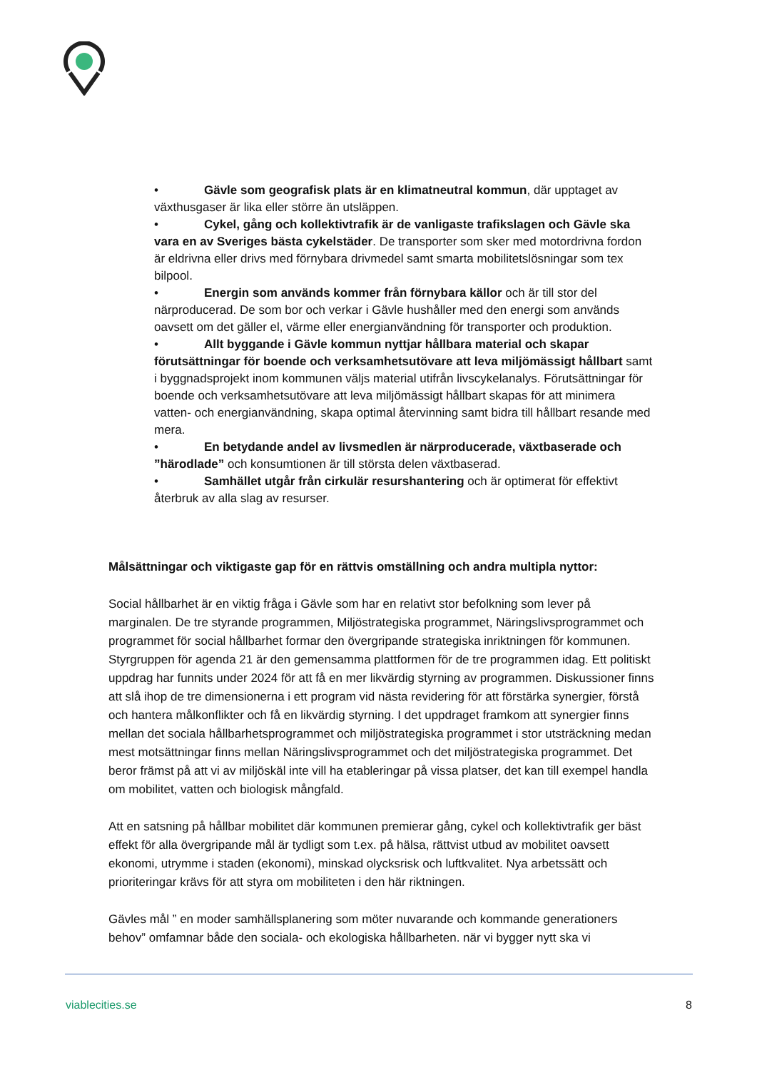• Gävle som geografisk plats är en klimatneutral kommun, där upptaget av växthusgaser är lika eller större än utsläppen.
• Cykel, gång och kollektivtrafik är de vanligaste trafikslagen och Gävle ska vara en av Sveriges bästa cykelstäder. De transporter som sker med motordrivna fordon är eldrivna eller drivs med förnybara drivmedel samt smarta mobilitetslösningar som tex bilpool.
• Energin som används kommer från förnybara källor och är till stor del närproducerad. De som bor och verkar i Gävle hushåller med den energi som används oavsett om det gäller el, värme eller energianvändning för transporter och produktion.
• Allt byggande i Gävle kommun nyttjar hållbara material och skapar förutsättningar för boende och verksamhetsutövare att leva miljömässigt hållbart samt i byggnadsprojekt inom kommunen väljs material utifrån livscykelanalys. Förutsättningar för boende och verksamhetsutövare att leva miljömässigt hållbart skapas för att minimera vatten- och energianvändning, skapa optimal återvinning samt bidra till hållbart resande med mera.
• En betydande andel av livsmedlen är närproducerade, växtbaserade och ”härodlade” och konsumtionen är till största delen växtbaserad.
• Samhället utgår från cirkulär resurshantering och är optimerat för effektivt återbruk av alla slag av resurser.
Målsättningar och viktigaste gap för en rättvis omställning och andra multipla nyttor:
Social hållbarhet är en viktig fråga i Gävle som har en relativt stor befolkning som lever på marginalen. De tre styrande programmen, Miljöstrategiska programmet, Näringslivsprogrammet och programmet för social hållbarhet formar den övergripande strategiska inriktningen för kommunen. Styrgruppen för agenda 21 är den gemensamma plattformen för de tre programmen idag. Ett politiskt uppdrag har funnits under 2024 för att få en mer likvärdig styrning av programmen. Diskussioner finns att slå ihop de tre dimensionerna i ett program vid nästa revidering för att förstärka synergier, förstå och hantera målkonflikter och få en likvärdig styrning. I det uppdraget framkom att synergier finns mellan det sociala hållbarhetsprogrammet och miljöstrategiska programmet i stor utsträckning medan mest motsättningar finns mellan Näringslivsprogrammet och det miljöstrategiska programmet. Det beror främst på att vi av miljöskäl inte vill ha etableringar på vissa platser, det kan till exempel handla om mobilitet, vatten och biologisk mångfald.
Att en satsning på hållbar mobilitet där kommunen premierar gång, cykel och kollektivtrafik ger bäst effekt för alla övergripande mål är tydligt som t.ex. på hälsa, rättvist utbud av mobilitet oavsett ekonomi, utrymme i staden (ekonomi), minskad olycksrisk och luftkvalitet. Nya arbetssätt och prioriteringar krävs för att styra om mobiliteten i den här riktningen.
Gävles mål ” en moder samhällsplanering som möter nuvarande och kommande generationers behov” omfamnar både den sociala- och ekologiska hållbarheten. när vi bygger nytt ska vi
viablecities.se 8